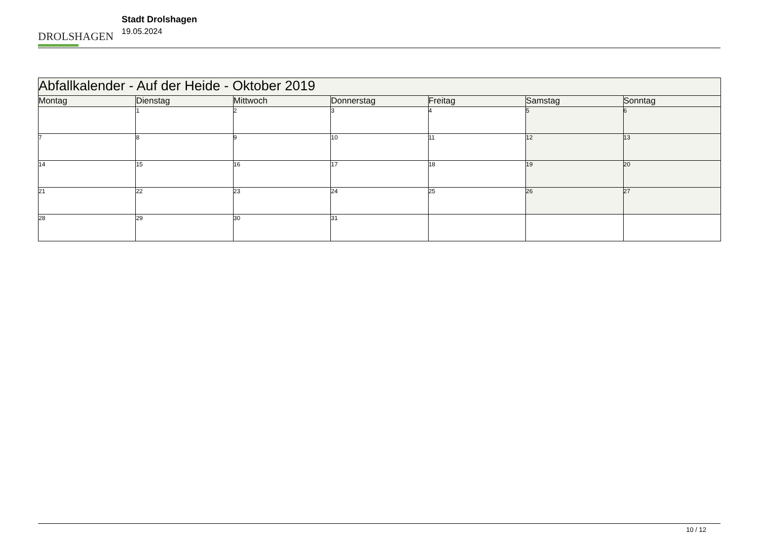DROLSHAGEN
Stadt Drolshagen
19.05.2024
| Abfallkalender - Auf der Heide - Oktober 2019 | | | | | | |
| --- | --- | --- | --- | --- | --- | --- |
| Montag | Dienstag | Mittwoch | Donnerstag | Freitag | Samstag | Sonntag |
| | 1 | 2 | 3 | 4 | 5 | 6 |
| 7 | 8 | 9 | 10 | 11 | 12 | 13 |
| 14 | 15 | 16 | 17 | 18 | 19 | 20 |
| 21 | 22 | 23 | 24 | 25 | 26 | 27 |
| 28 | 29 | 30 | 31 | | | |
10 / 12